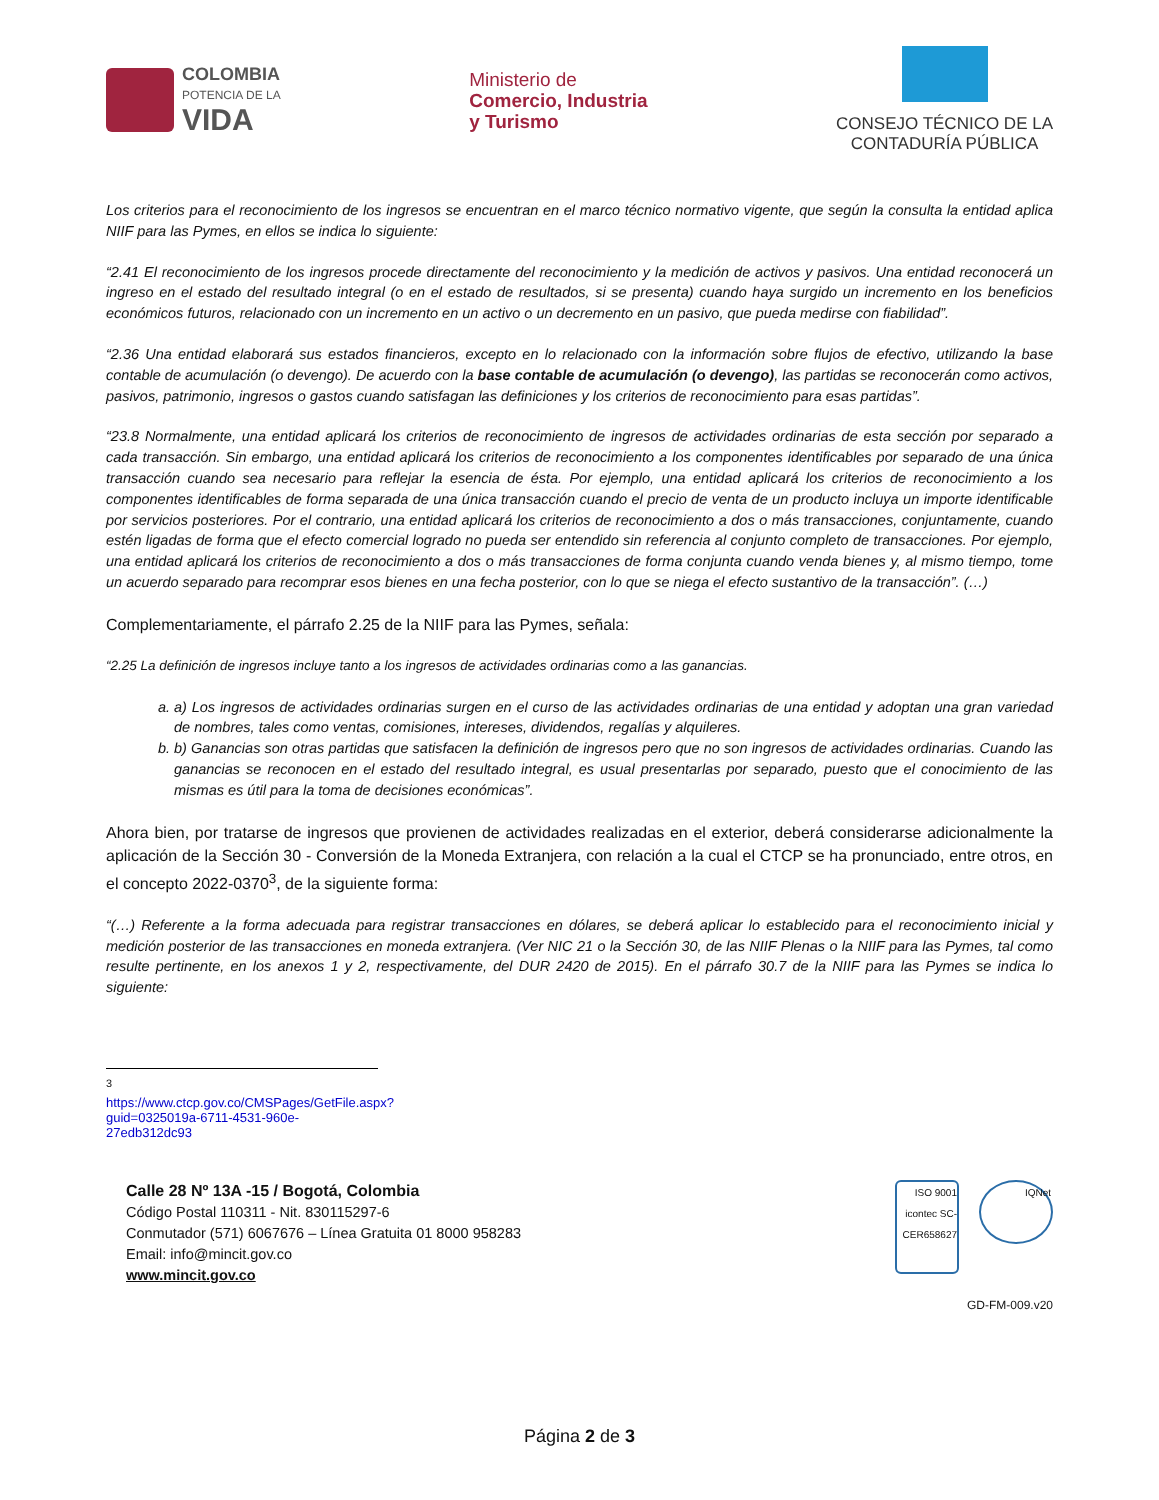COLOMBIA
POTENCIA DE LA
VIDA
Ministerio de
Comercio, Industria
y Turismo
CONSEJO TÉCNICO DE LA
CONTADURÍA PÚBLICA
Los criterios para el reconocimiento de los ingresos se encuentran en el marco técnico normativo vigente, que según la consulta la entidad aplica NIIF para las Pymes, en ellos se indica lo siguiente:
“2.41 El reconocimiento de los ingresos procede directamente del reconocimiento y la medición de activos y pasivos. Una entidad reconocerá un ingreso en el estado del resultado integral (o en el estado de resultados, si se presenta) cuando haya surgido un incremento en los beneficios económicos futuros, relacionado con un incremento en un activo o un decremento en un pasivo, que pueda medirse con fiabilidad”.
“2.36 Una entidad elaborará sus estados financieros, excepto en lo relacionado con la información sobre flujos de efectivo, utilizando la base contable de acumulación (o devengo). De acuerdo con la base contable de acumulación (o devengo), las partidas se reconocerán como activos, pasivos, patrimonio, ingresos o gastos cuando satisfagan las definiciones y los criterios de reconocimiento para esas partidas”.
“23.8 Normalmente, una entidad aplicará los criterios de reconocimiento de ingresos de actividades ordinarias de esta sección por separado a cada transacción. Sin embargo, una entidad aplicará los criterios de reconocimiento a los componentes identificables por separado de una única transacción cuando sea necesario para reflejar la esencia de ésta. Por ejemplo, una entidad aplicará los criterios de reconocimiento a los componentes identificables de forma separada de una única transacción cuando el precio de venta de un producto incluya un importe identificable por servicios posteriores. Por el contrario, una entidad aplicará los criterios de reconocimiento a dos o más transacciones, conjuntamente, cuando estén ligadas de forma que el efecto comercial logrado no pueda ser entendido sin referencia al conjunto completo de transacciones. Por ejemplo, una entidad aplicará los criterios de reconocimiento a dos o más transacciones de forma conjunta cuando venda bienes y, al mismo tiempo, tome un acuerdo separado para recomprar esos bienes en una fecha posterior, con lo que se niega el efecto sustantivo de la transacción”. (…)
Complementariamente, el párrafo 2.25 de la NIIF para las Pymes, señala:
“2.25 La definición de ingresos incluye tanto a los ingresos de actividades ordinarias como a las ganancias.
a. a) Los ingresos de actividades ordinarias surgen en el curso de las actividades ordinarias de una entidad y adoptan una gran variedad de nombres, tales como ventas, comisiones, intereses, dividendos, regalías y alquileres.
b. b) Ganancias son otras partidas que satisfacen la definición de ingresos pero que no son ingresos de actividades ordinarias. Cuando las ganancias se reconocen en el estado del resultado integral, es usual presentarlas por separado, puesto que el conocimiento de las mismas es útil para la toma de decisiones económicas”.
Ahora bien, por tratarse de ingresos que provienen de actividades realizadas en el exterior, deberá considerarse adicionalmente la aplicación de la Sección 30 - Conversión de la Moneda Extranjera, con relación a la cual el CTCP se ha pronunciado, entre otros, en el concepto 2022-0370<sup>3</sup>, de la siguiente forma:
“(…) Referente a la forma adecuada para registrar transacciones en dólares, se deberá aplicar lo establecido para el reconocimiento inicial y medición posterior de las transacciones en moneda extranjera. (Ver NIC 21 o la Sección 30, de las NIIF Plenas o la NIIF para las Pymes, tal como resulte pertinente, en los anexos 1 y 2, respectivamente, del DUR 2420 de 2015). En el párrafo 30.7 de la NIIF para las Pymes se indica lo siguiente:
<sup>3</sup> https://www.ctcp.gov.co/CMSPages/GetFile.aspx?guid=0325019a-6711-4531-960e-27edb312dc93
Calle 28 Nº 13A -15 / Bogotá, Colombia
Código Postal 110311 - Nit. 830115297-6
Conmutador (571) 6067676 – Línea Gratuita 01 8000 958283
Email: info@mincit.gov.co
www.mincit.gov.co
ISO 9001 icontec SC-CER658627
IQNet
GD-FM-009.v20
Página 2 de 3